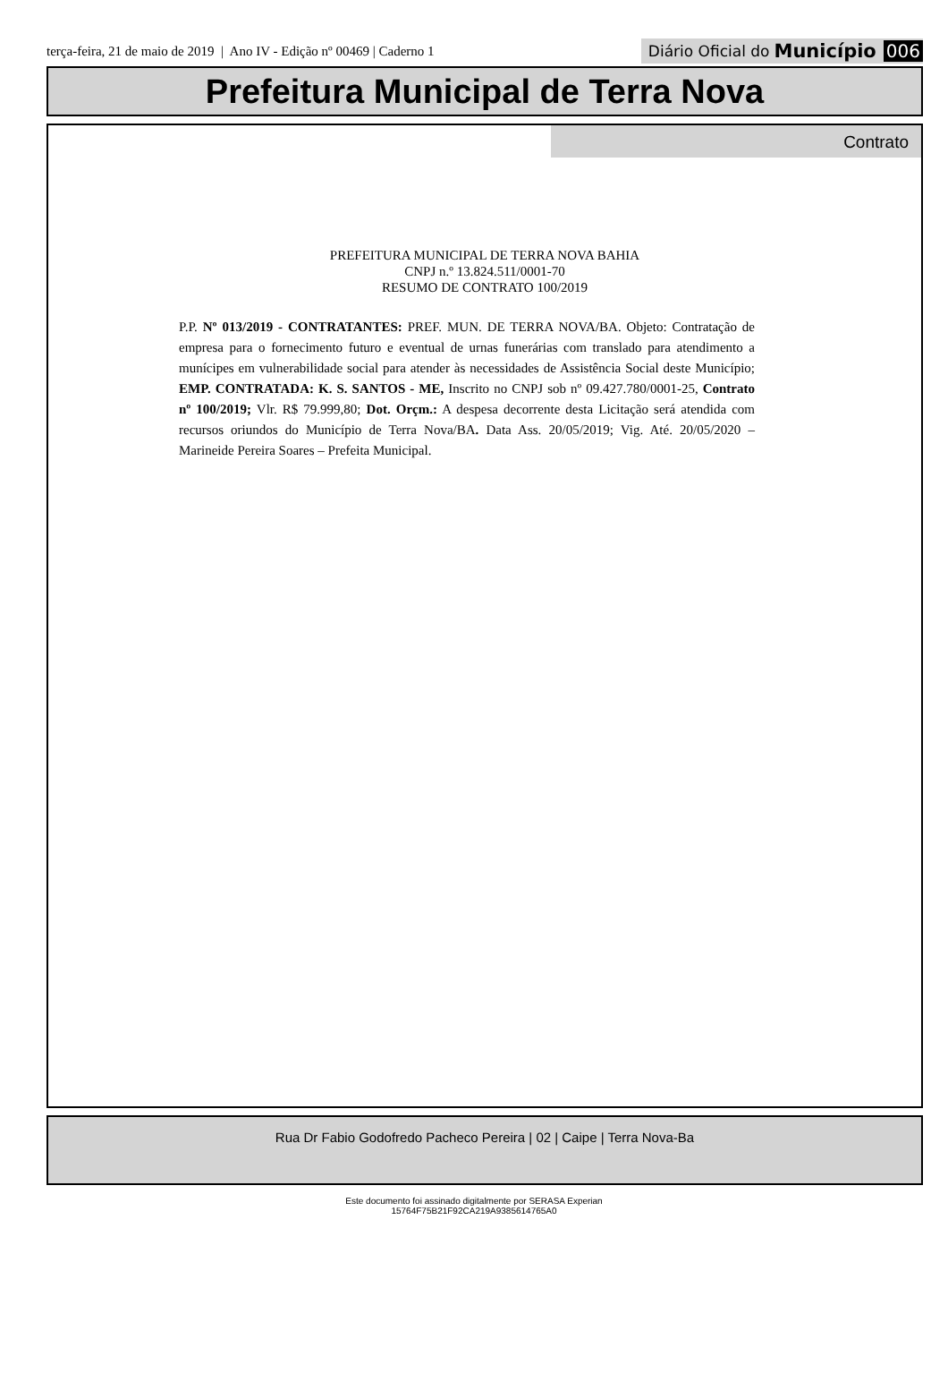terça-feira, 21 de maio de 2019 | Ano IV - Edição nº 00469 | Caderno 1
Diário Oficial do Município 006
Prefeitura Municipal de Terra Nova
Contrato
PREFEITURA MUNICIPAL DE TERRA NOVA BAHIA
CNPJ n.º 13.824.511/0001-70
RESUMO DE CONTRATO 100/2019
P.P. Nº 013/2019 - CONTRATANTES: PREF. MUN. DE TERRA NOVA/BA. Objeto: Contratação de empresa para o fornecimento futuro e eventual de urnas funerárias com translado para atendimento a munícipes em vulnerabilidade social para atender às necessidades de Assistência Social deste Município; EMP. CONTRATADA: K. S. SANTOS - ME, Inscrito no CNPJ sob nº 09.427.780/0001-25, Contrato nº 100/2019; Vlr. R$ 79.999,80; Dot. Orçm.: A despesa decorrente desta Licitação será atendida com recursos oriundos do Município de Terra Nova/BA. Data Ass. 20/05/2019; Vig. Até. 20/05/2020 – Marineide Pereira Soares – Prefeita Municipal.
Rua Dr Fabio Godofredo Pacheco Pereira | 02 | Caipe | Terra Nova-Ba
Este documento foi assinado digitalmente por SERASA Experian
15764F75B21F92CA219A9385614765A0